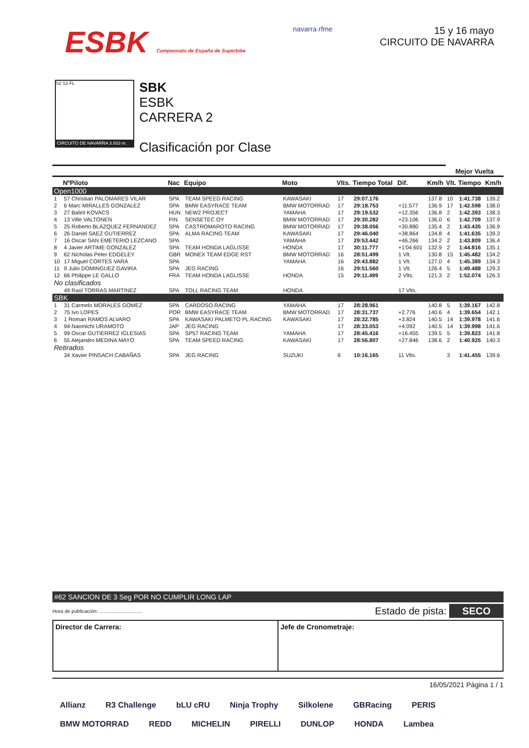ESBK Campeonato de España de Superbike
navarra rfme
15 y 16 mayo
CIRCUITO DE NAVARRA
S2 S1 FL
CIRCUITO DE NAVARRA 3.933 m.
SBK
ESBK
CARRERA 2
Clasificación por Clase
| | | | | | | | | | Mejor Vuelta | | |
| --- | --- | --- | --- | --- | --- | --- | --- | --- | --- | --- | --- |
| | NºPiloto | Nac | Equipo | Moto | Vlts. | Tiempo Total | Dif. | Km/h | Vlt. | Tiempo | Km/h |
| Open1000 | | | | | | | | | | | |
| 1 | 57 Christian PALOMARES VILAR | SPA | TEAM SPEED RACING | KAWASAKI | 17 | 29:07.176 | | 137.8 | 10 | 1:41.738 | 139.2 |
| 2 | 6 Marc MIRALLES GONZALEZ | SPA | BMW EASYRACE TEAM | BMW MOTORRAD | 17 | 29:18.753 | +11.577 | 136.9 | 17 | 1:42.598 | 138.0 |
| 3 | 27 Balint KOVACS | HUN | NEW2 PROJECT | YAMAHA | 17 | 29:19.532 | +12.356 | 136.8 | 2 | 1:42.393 | 138.3 |
| 4 | 13 Ville VALTONEN | FIN | SENSETEC OY | BMW MOTORRAD | 17 | 29:30.282 | +23.106 | 136.0 | 6 | 1:42.709 | 137.9 |
| 5 | 25 Roberto BLAZQUEZ FERNANDEZ | SPA | CASTROMAROTO RACING | BMW MOTORRAD | 17 | 29:38.056 | +30.880 | 135.4 | 2 | 1:43.435 | 136.9 |
| 6 | 26 Daniel SAEZ GUTIERREZ | SPA | ALMA RACING TEAM | KAWASAKI | 17 | 29:46.040 | +38.864 | 134.8 | 4 | 1:41.635 | 139.3 |
| 7 | 16 Oscar SAN EMETERIO LEZCANO | SPA | | YAMAHA | 17 | 29:53.442 | +46.266 | 134.2 | 2 | 1:43.809 | 136.4 |
| 8 | 4 Javier ARTIME GONZALEZ | SPA | TEAM HONDA LAGLISSE | HONDA | 17 | 30:11.777 | +1'04.601 | 132.9 | 2 | 1:44.816 | 135.1 |
| 9 | 62 Nicholas Peter EDGELEY | GBR | MONEX TEAM EDGE RST | BMW MOTORRAD | 16 | 28:51.499 | 1 Vlt. | 130.8 | 15 | 1:45.482 | 134.2 |
| 10 | 17 Miguel CORTES VARA | SPA | | YAMAHA | 16 | 29:43.882 | 1 Vlt. | 127.0 | 4 | 1:45.389 | 134.3 |
| 11 | 9 Julio DOMINGUEZ GAVIRA | SPA | JEG RACING | | 16 | 29:51.560 | 1 Vlt. | 126.4 | 5 | 1:49.488 | 129.3 |
| 12 | 66 Philippe LE GALLO | FRA | TEAM HONDA LAGLISSE | HONDA | 15 | 29:11.499 | 2 Vlts. | 121.3 | 2 | 1:52.074 | 126.3 |
| No clasificados | | | | | | | | | | | |
| | 49 Raül TORRAS MARTINEZ | SPA | TOLL RACING TEAM | HONDA | | | 17 Vlts. | | | | |
| SBK | | | | | | | | | | | |
| 1 | 31 Carmelo MORALES GOMEZ | SPA | CARDOSO RACING | YAMAHA | 17 | 28:28.961 | | 140.8 | 5 | 1:39.167 | 142.8 |
| 2 | 75 Ivo LOPES | POR | BMW EASYRACE TEAM | BMW MOTORRAD | 17 | 28:31.737 | +2.776 | 140.6 | 4 | 1:39.654 | 142.1 |
| 3 | 1 Roman RAMOS ALVARO | SPA | KAWASAKI PALMETO PL RACING | KAWASAKI | 17 | 28:32.785 | +3.824 | 140.5 | 14 | 1:39.978 | 141.6 |
| 4 | 94 Naomichi URAMOTO | JAP | JEG RACING | | 17 | 28:33.053 | +4.092 | 140.5 | 14 | 1:39.998 | 141.6 |
| 5 | 99 Oscar GUTIERREZ IGLESIAS | SPA | SP57 RACING TEAM | YAMAHA | 17 | 28:45.416 | +16.455 | 139.5 | 5 | 1:39.823 | 141.8 |
| 6 | 55 Alejandro MEDINA MAYO | SPA | TEAM SPEED RACING | KAWASAKI | 17 | 28:56.807 | +27.846 | 138.6 | 2 | 1:40.925 | 140.3 |
| Retirados | | | | | | | | | | | |
| | 34 Xavier PINSACH CABAÑAS | SPA | JEG RACING | SUZUKI | 6 | 10:16.165 | 11 Vlts. | | 3 | 1:41.455 | 139.6 |
#62 SANCION DE 3 Seg POR NO CUMPLIR LONG LAP
Hora de publicación: ............................... Estado de pista: SECO
Director de Carrera: Jefe de Cronometraje:
16/05/2021 Página 1 / 1
Allianz R3 Challenge bLU cRU Ninja Trophy Silkolene GBRacing PERIS BMW MOTORRAD REDD MICHELIN PIRELLI DUNLOP HONDA Lambea